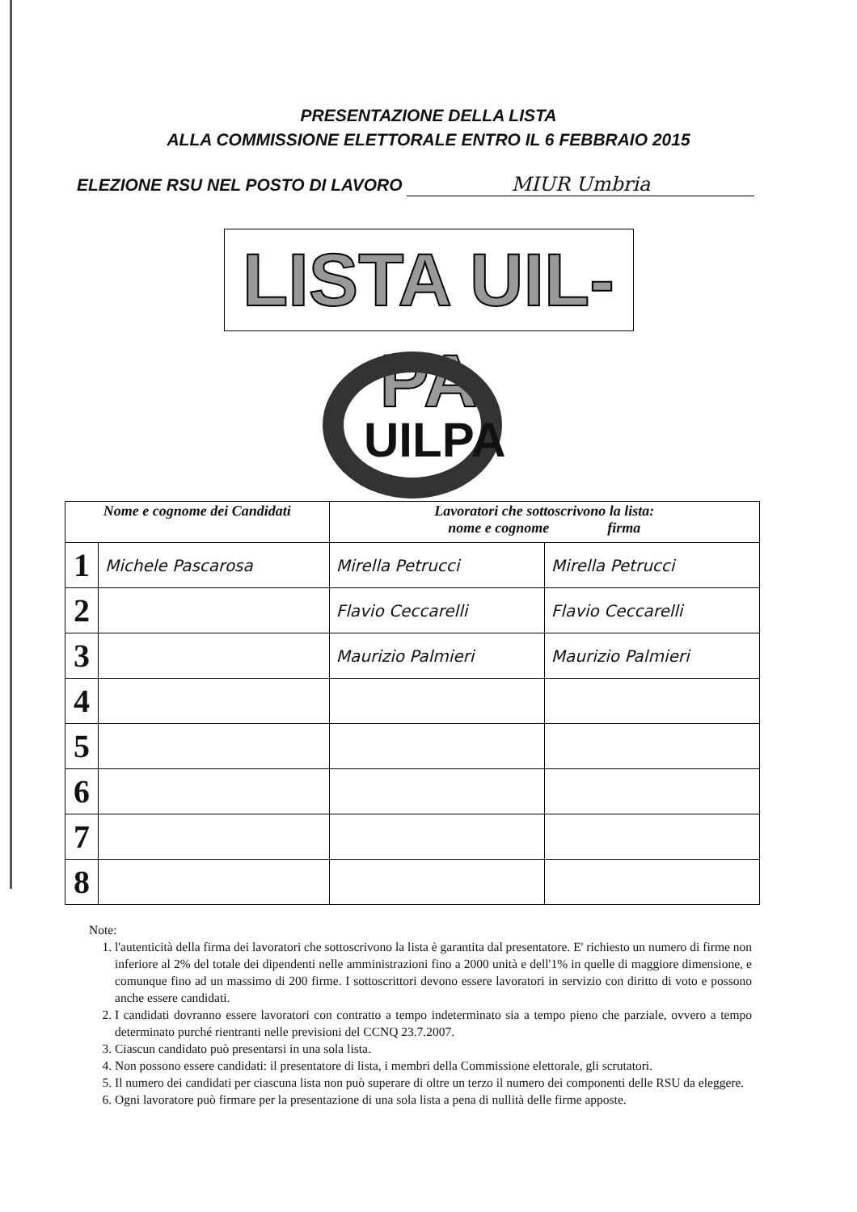PRESENTAZIONE DELLA LISTA
ALLA COMMISSIONE ELETTORALE ENTRO IL 6 FEBBRAIO 2015
ELEZIONE RSU NEL POSTO DI LAVORO MIUR Umbria
LISTA UIL-PA
UILPA
| Nome e cognome dei Candidati | | Lavoratori che sottoscrivono la lista: nome e cognome firma | |
| --- | --- | --- | --- |
| 1 | Michele Pascarosa | Mirella Petrucci | Mirella Petrucci |
| 2 | | Flavio Ceccarelli | Flavio Ceccarelli |
| 3 | | Maurizio Palmieri | Maurizio Palmieri |
| 4 | | | |
| 5 | | | |
| 6 | | | |
| 7 | | | |
| 8 | | | |
Note:
1. l'autenticità della firma dei lavoratori che sottoscrivono la lista è garantita dal presentatore. E' richiesto un numero di firme non inferiore al 2% del totale dei dipendenti nelle amministrazioni fino a 2000 unità e dell'1% in quelle di maggiore dimensione, e comunque fino ad un massimo di 200 firme. I sottoscrittori devono essere lavoratori in servizio con diritto di voto e possono anche essere candidati.
2. I candidati dovranno essere lavoratori con contratto a tempo indeterminato sia a tempo pieno che parziale, ovvero a tempo determinato purché rientranti nelle previsioni del CCNQ 23.7.2007.
3. Ciascun candidato può presentarsi in una sola lista.
4. Non possono essere candidati: il presentatore di lista, i membri della Commissione elettorale, gli scrutatori.
5. Il numero dei candidati per ciascuna lista non può superare di oltre un terzo il numero dei componenti delle RSU da eleggere.
6. Ogni lavoratore può firmare per la presentazione di una sola lista a pena di nullità delle firme apposte.